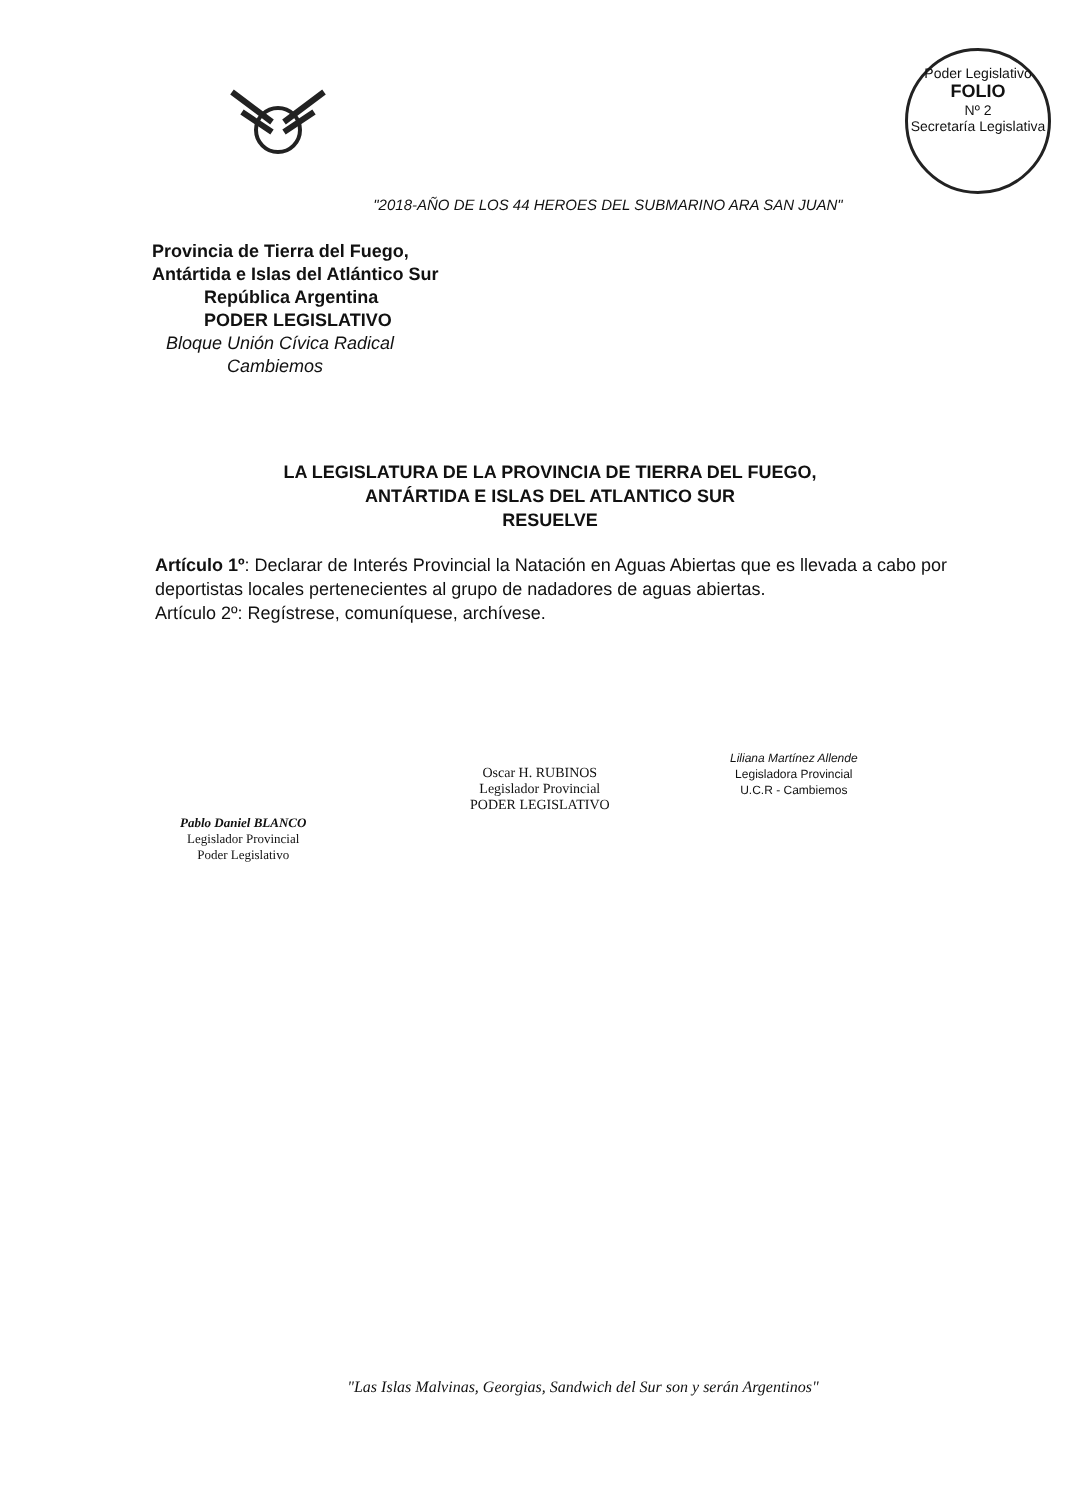Poder Legislativo
FOLIO
Nº 2
Secretaría Legislativa
"2018-AÑO DE LOS 44 HEROES DEL SUBMARINO ARA SAN JUAN"
Provincia de Tierra del Fuego,
Antártida e Islas del Atlántico Sur
República Argentina
PODER LEGISLATIVO
Bloque Unión Cívica Radical
Cambiemos
LA LEGISLATURA DE LA PROVINCIA DE TIERRA DEL FUEGO,
ANTÁRTIDA E ISLAS DEL ATLANTICO SUR
RESUELVE
Artículo 1º: Declarar de Interés Provincial la Natación en Aguas Abiertas que es llevada a cabo por deportistas locales pertenecientes al grupo de nadadores de aguas abiertas.
Artículo 2º: Regístrese, comuníquese, archívese.
Pablo Daniel BLANCO
Legislador Provincial
Poder Legislativo
Oscar H. RUBINOS
Legislador Provincial
PODER LEGISLATIVO
Liliana Martínez Allende
Legisladora Provincial
U.C.R - Cambiemos
"Las Islas Malvinas, Georgias, Sandwich del Sur son y serán Argentinos"